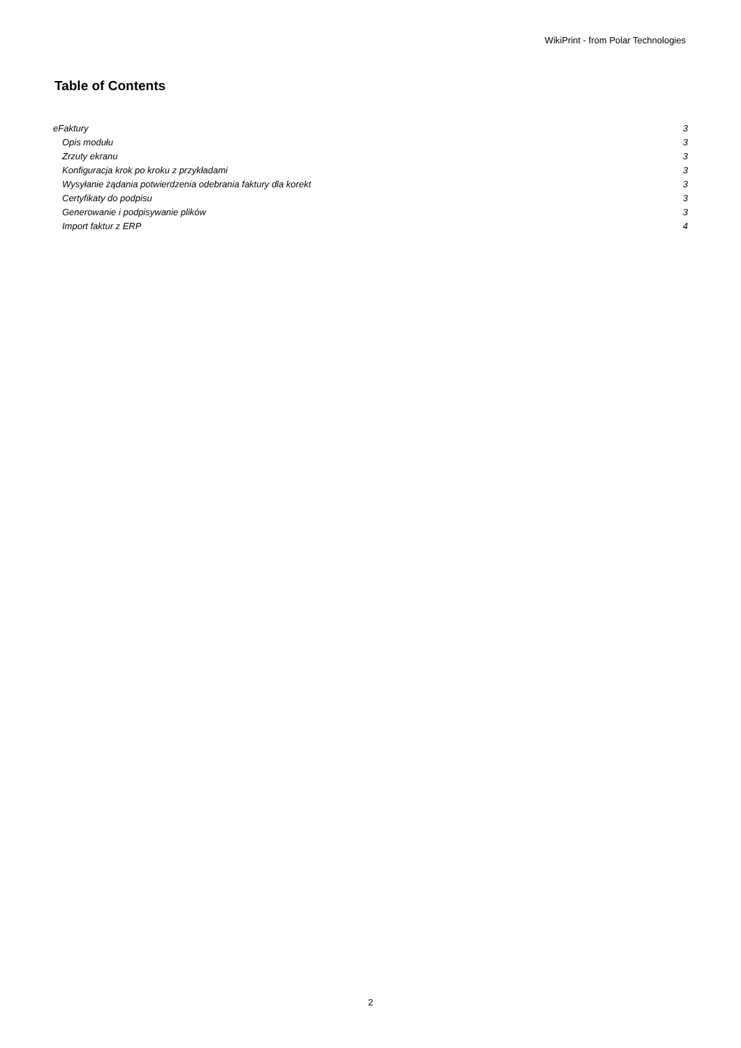WikiPrint - from Polar Technologies
Table of Contents
eFaktury 3
Opis modułu 3
Zrzuty ekranu 3
Konfiguracja krok po kroku z przykładami 3
Wysyłanie żądania potwierdzenia odebrania faktury dla korekt 3
Certyfikaty do podpisu 3
Generowanie i podpisywanie plików 3
Import faktur z ERP 4
2